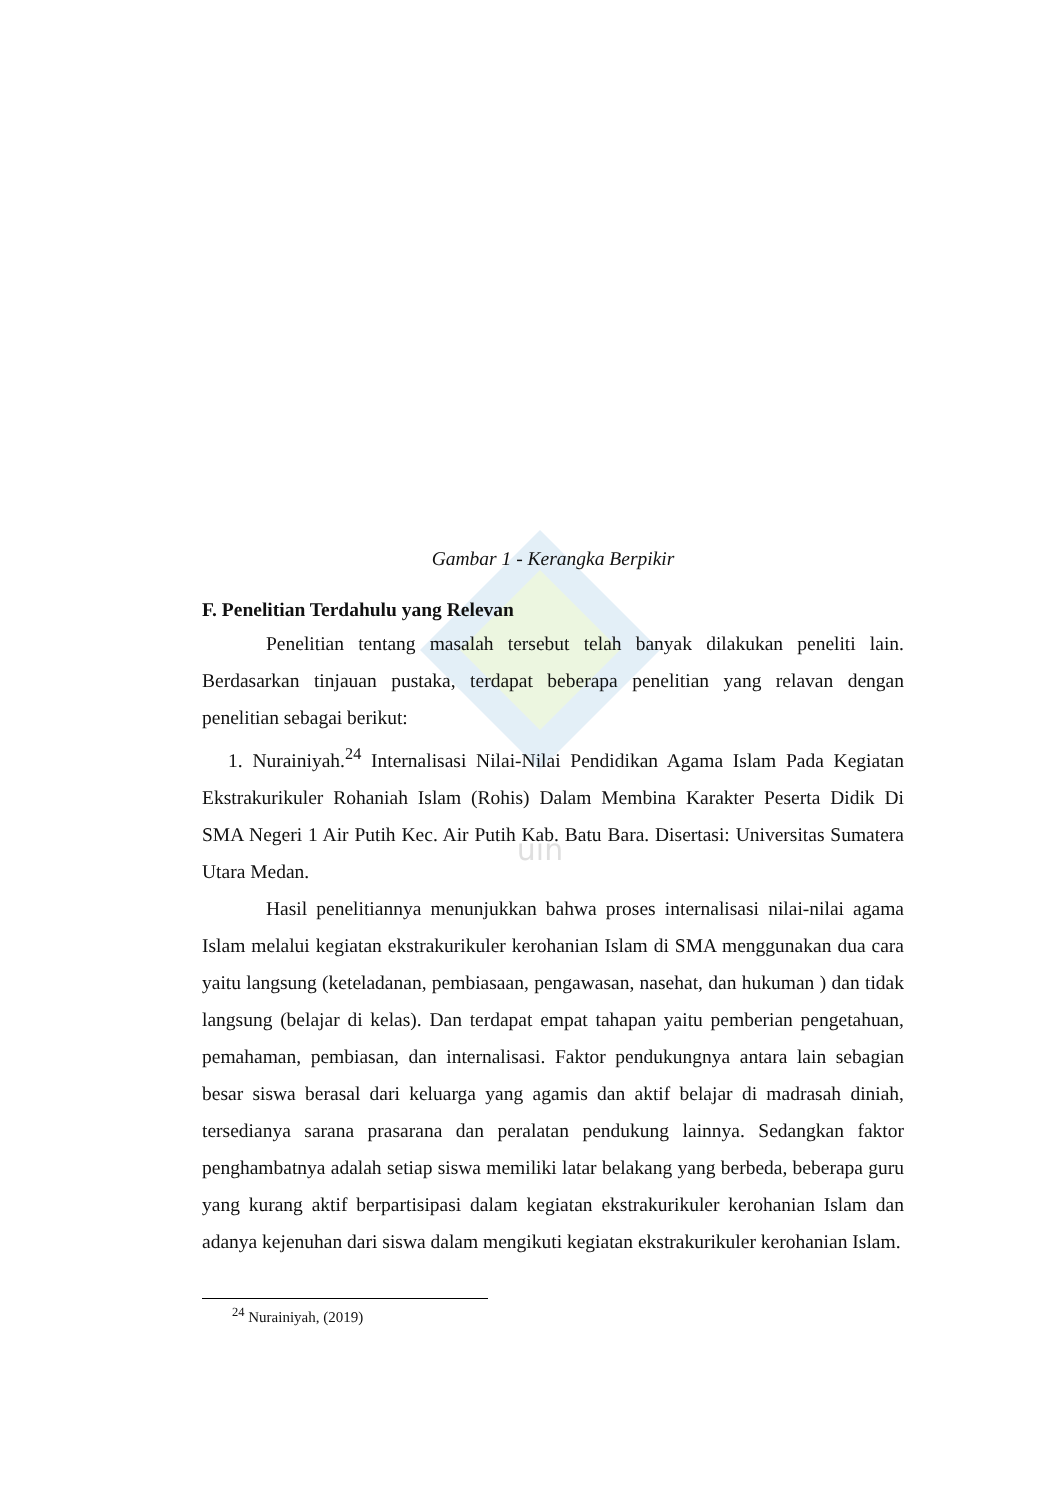uin
Gambar 1 - Kerangka Berpikir
F. Penelitian Terdahulu yang Relevan
Penelitian tentang masalah tersebut telah banyak dilakukan peneliti lain. Berdasarkan tinjauan pustaka, terdapat beberapa penelitian yang relavan dengan penelitian sebagai berikut:
1. Nurainiyah.<sup>24</sup> Internalisasi Nilai-Nilai Pendidikan Agama Islam Pada Kegiatan Ekstrakurikuler Rohaniah Islam (Rohis) Dalam Membina Karakter Peserta Didik Di SMA Negeri 1 Air Putih Kec. Air Putih Kab. Batu Bara. Disertasi: Universitas Sumatera Utara Medan.
Hasil penelitiannya menunjukkan bahwa proses internalisasi nilai-nilai agama Islam melalui kegiatan ekstrakurikuler kerohanian Islam di SMA menggunakan dua cara yaitu langsung (keteladanan, pembiasaan, pengawasan, nasehat, dan hukuman ) dan tidak langsung (belajar di kelas). Dan terdapat empat tahapan yaitu pemberian pengetahuan, pemahaman, pembiasan, dan internalisasi. Faktor pendukungnya antara lain sebagian besar siswa berasal dari keluarga yang agamis dan aktif belajar di madrasah diniah, tersedianya sarana prasarana dan peralatan pendukung lainnya. Sedangkan faktor penghambatnya adalah setiap siswa memiliki latar belakang yang berbeda, beberapa guru yang kurang aktif berpartisipasi dalam kegiatan ekstrakurikuler kerohanian Islam dan adanya kejenuhan dari siswa dalam mengikuti kegiatan ekstrakurikuler kerohanian Islam.
<sup>24</sup> Nurainiyah, (2019)